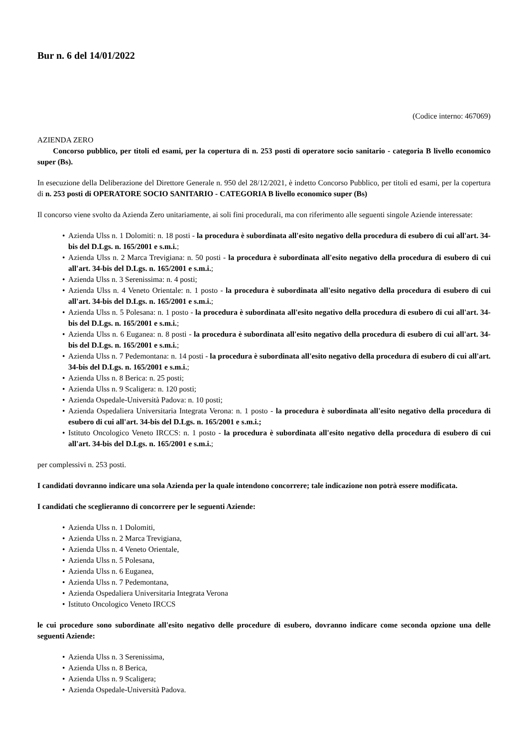Bur n. 6 del 14/01/2022
(Codice interno: 467069)
AZIENDA ZERO
Concorso pubblico, per titoli ed esami, per la copertura di n. 253 posti di operatore socio sanitario - categoria B livello economico super (Bs).
In esecuzione della Deliberazione del Direttore Generale n. 950 del 28/12/2021, è indetto Concorso Pubblico, per titoli ed esami, per la copertura di n. 253 posti di OPERATORE SOCIO SANITARIO - CATEGORIA B livello economico super (Bs)
Il concorso viene svolto da Azienda Zero unitariamente, ai soli fini procedurali, ma con riferimento alle seguenti singole Aziende interessate:
• Azienda Ulss n. 1 Dolomiti: n. 18 posti - la procedura è subordinata all'esito negativo della procedura di esubero di cui all'art. 34-bis del D.Lgs. n. 165/2001 e s.m.i.;
• Azienda Ulss n. 2 Marca Trevigiana: n. 50 posti - la procedura è subordinata all'esito negativo della procedura di esubero di cui all'art. 34-bis del D.Lgs. n. 165/2001 e s.m.i.;
• Azienda Ulss n. 3 Serenissima: n. 4 posti;
• Azienda Ulss n. 4 Veneto Orientale: n. 1 posto - la procedura è subordinata all'esito negativo della procedura di esubero di cui all'art. 34-bis del D.Lgs. n. 165/2001 e s.m.i.;
• Azienda Ulss n. 5 Polesana: n. 1 posto - la procedura è subordinata all'esito negativo della procedura di esubero di cui all'art. 34-bis del D.Lgs. n. 165/2001 e s.m.i.;
• Azienda Ulss n. 6 Euganea: n. 8 posti - la procedura è subordinata all'esito negativo della procedura di esubero di cui all'art. 34-bis del D.Lgs. n. 165/2001 e s.m.i.;
• Azienda Ulss n. 7 Pedemontana: n. 14 posti - la procedura è subordinata all'esito negativo della procedura di esubero di cui all'art. 34-bis del D.Lgs. n. 165/2001 e s.m.i.;
• Azienda Ulss n. 8 Berica: n. 25 posti;
• Azienda Ulss n. 9 Scaligera: n. 120 posti;
• Azienda Ospedale-Università Padova: n. 10 posti;
• Azienda Ospedaliera Universitaria Integrata Verona: n. 1 posto - la procedura è subordinata all'esito negativo della procedura di esubero di cui all'art. 34-bis del D.Lgs. n. 165/2001 e s.m.i.;
• Istituto Oncologico Veneto IRCCS: n. 1 posto - la procedura è subordinata all'esito negativo della procedura di esubero di cui all'art. 34-bis del D.Lgs. n. 165/2001 e s.m.i.;
per complessivi n. 253 posti.
I candidati dovranno indicare una sola Azienda per la quale intendono concorrere; tale indicazione non potrà essere modificata.
I candidati che sceglieranno di concorrere per le seguenti Aziende:
• Azienda Ulss n. 1 Dolomiti,
• Azienda Ulss n. 2 Marca Trevigiana,
• Azienda Ulss n. 4 Veneto Orientale,
• Azienda Ulss n. 5 Polesana,
• Azienda Ulss n. 6 Euganea,
• Azienda Ulss n. 7 Pedemontana,
• Azienda Ospedaliera Universitaria Integrata Verona
• Istituto Oncologico Veneto IRCCS
le cui procedure sono subordinate all'esito negativo delle procedure di esubero, dovranno indicare come seconda opzione una delle seguenti Aziende:
• Azienda Ulss n. 3 Serenissima,
• Azienda Ulss n. 8 Berica,
• Azienda Ulss n. 9 Scaligera;
• Azienda Ospedale-Università Padova.